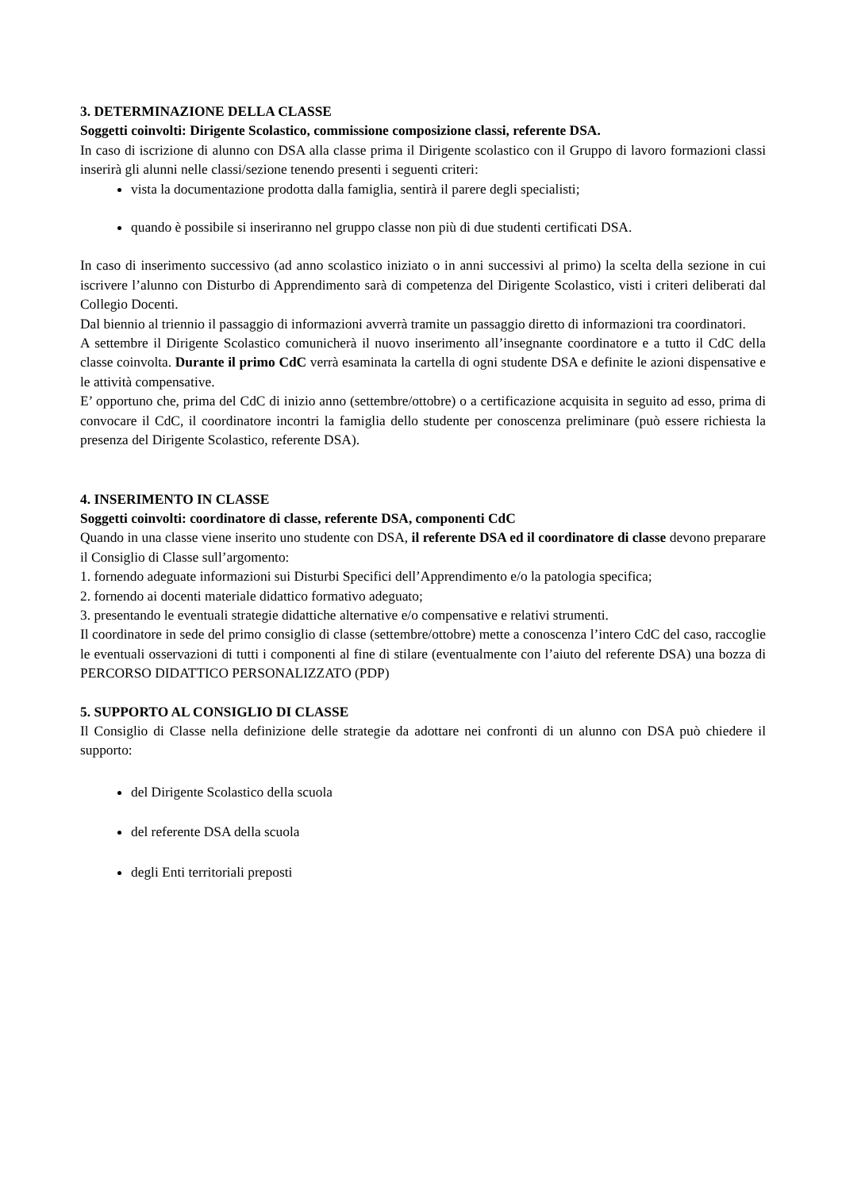3. DETERMINAZIONE DELLA CLASSE
Soggetti coinvolti: Dirigente Scolastico, commissione composizione classi, referente DSA.
In caso di iscrizione di alunno con DSA alla classe prima il Dirigente scolastico con il Gruppo di lavoro formazioni classi inserirà gli alunni nelle classi/sezione tenendo presenti i seguenti criteri:
vista la documentazione prodotta dalla famiglia, sentirà il parere degli specialisti;
quando è possibile si inseriranno nel gruppo classe non più di due studenti certificati DSA.
In caso di inserimento successivo (ad anno scolastico iniziato o in anni successivi al primo) la scelta della sezione in cui iscrivere l’alunno con Disturbo di Apprendimento sarà di competenza del Dirigente Scolastico, visti i criteri deliberati dal Collegio Docenti.
Dal biennio al triennio il passaggio di informazioni avverrà tramite un passaggio diretto di informazioni tra coordinatori.
A settembre il Dirigente Scolastico comunicherà il nuovo inserimento all’insegnante coordinatore e a tutto il CdC della classe coinvolta. Durante il primo CdC verrà esaminata la cartella di ogni studente DSA e definite le azioni dispensative e le attività compensative.
E’ opportuno che, prima del CdC di inizio anno (settembre/ottobre) o a certificazione acquisita in seguito ad esso, prima di convocare il CdC, il coordinatore incontri la famiglia dello studente per conoscenza preliminare (può essere richiesta la presenza del Dirigente Scolastico, referente DSA).
4. INSERIMENTO IN CLASSE
Soggetti coinvolti: coordinatore di classe, referente DSA, componenti CdC
Quando in una classe viene inserito uno studente con DSA, il referente DSA ed il coordinatore di classe devono preparare il Consiglio di Classe sull’argomento:
1. fornendo adeguate informazioni sui Disturbi Specifici dell’Apprendimento e/o la patologia specifica;
2. fornendo ai docenti materiale didattico formativo adeguato;
3. presentando le eventuali strategie didattiche alternative e/o compensative e relativi strumenti.
Il coordinatore in sede del primo consiglio di classe (settembre/ottobre) mette a conoscenza l’intero CdC del caso, raccoglie le eventuali osservazioni di tutti i componenti al fine di stilare (eventualmente con l’aiuto del referente DSA) una bozza di PERCORSO DIDATTICO PERSONALIZZATO (PDP)
5. SUPPORTO AL CONSIGLIO DI CLASSE
Il Consiglio di Classe nella definizione delle strategie da adottare nei confronti di un alunno con DSA può chiedere il supporto:
del Dirigente Scolastico della scuola
del referente DSA della scuola
degli Enti territoriali preposti